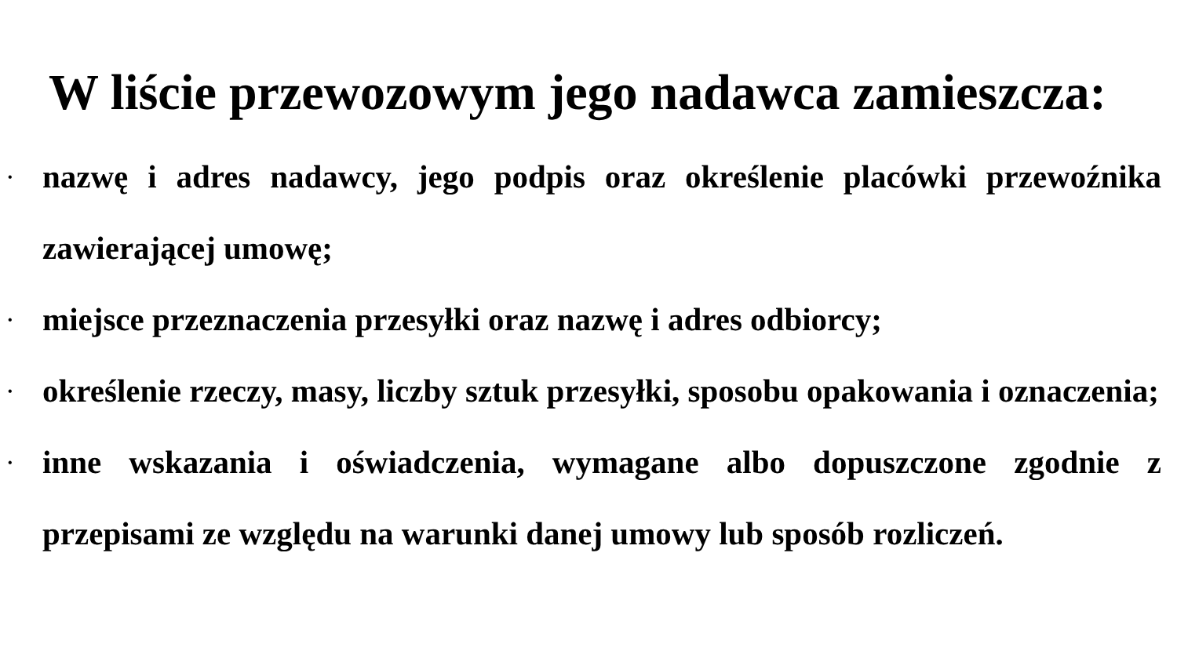W liście przewozowym jego nadawca zamieszcza:
• nazwę i adres nadawcy, jego podpis oraz określenie placówki przewoźnika zawierającej umowę;
• miejsce przeznaczenia przesyłki oraz nazwę i adres odbiorcy;
• określenie rzeczy, masy, liczby sztuk przesyłki, sposobu opakowania i oznaczenia;
• inne wskazania i oświadczenia, wymagane albo dopuszczone zgodnie z przepisami ze względu na warunki danej umowy lub sposób rozliczeń.